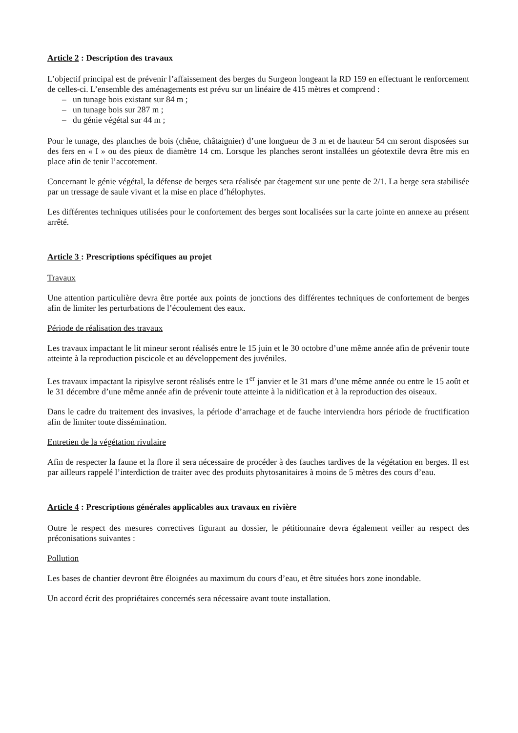Article 2 : Description des travaux
L’objectif principal est de prévenir l’affaissement des berges du Surgeon longeant la RD 159 en effectuant le renforcement de celles-ci. L’ensemble des aménagements est prévu sur un linéaire de 415 mètres et comprend :
– un tunage bois existant sur 84 m ;
– un tunage bois sur 287 m ;
– du génie végétal sur 44 m ;
Pour le tunage, des planches de bois (chêne, châtaignier) d’une longueur de 3 m et de hauteur 54 cm seront disposées sur des fers en « I » ou des pieux de diamètre 14 cm. Lorsque les planches seront installées un géotextile devra être mis en place afin de tenir l’accotement.
Concernant le génie végétal, la défense de berges sera réalisée par étagement sur une pente de 2/1. La berge sera stabilisée par un tressage de saule vivant et la mise en place d’hélophytes.
Les différentes techniques utilisées pour le confortement des berges sont localisées sur la carte jointe en annexe au présent arrêté.
Article 3 : Prescriptions spécifiques au projet
Travaux
Une attention particulière devra être portée aux points de jonctions des différentes techniques de confortement de berges afin de limiter les perturbations de l’écoulement des eaux.
Période de réalisation des travaux
Les travaux impactant le lit mineur seront réalisés entre le 15 juin et le 30 octobre d’une même année afin de prévenir toute atteinte à la reproduction piscicole et au développement des juvéniles.
Les travaux impactant la ripisylve seront réalisés entre le 1<sup>er</sup> janvier et le 31 mars d’une même année ou entre le 15 août et le 31 décembre d’une même année afin de prévenir toute atteinte à la nidification et à la reproduction des oiseaux.
Dans le cadre du traitement des invasives, la période d’arrachage et de fauche interviendra hors période de fructification afin de limiter toute dissémination.
Entretien de la végétation rivulaire
Afin de respecter la faune et la flore il sera nécessaire de procéder à des fauches tardives de la végétation en berges. Il est par ailleurs rappelé l’interdiction de traiter avec des produits phytosanitaires à moins de 5 mètres des cours d’eau.
Article 4 : Prescriptions générales applicables aux travaux en rivière
Outre le respect des mesures correctives figurant au dossier, le pétitionnaire devra également veiller au respect des préconisations suivantes :
Pollution
Les bases de chantier devront être éloignées au maximum du cours d’eau, et être situées hors zone inondable.
Un accord écrit des propriétaires concernés sera nécessaire avant toute installation.